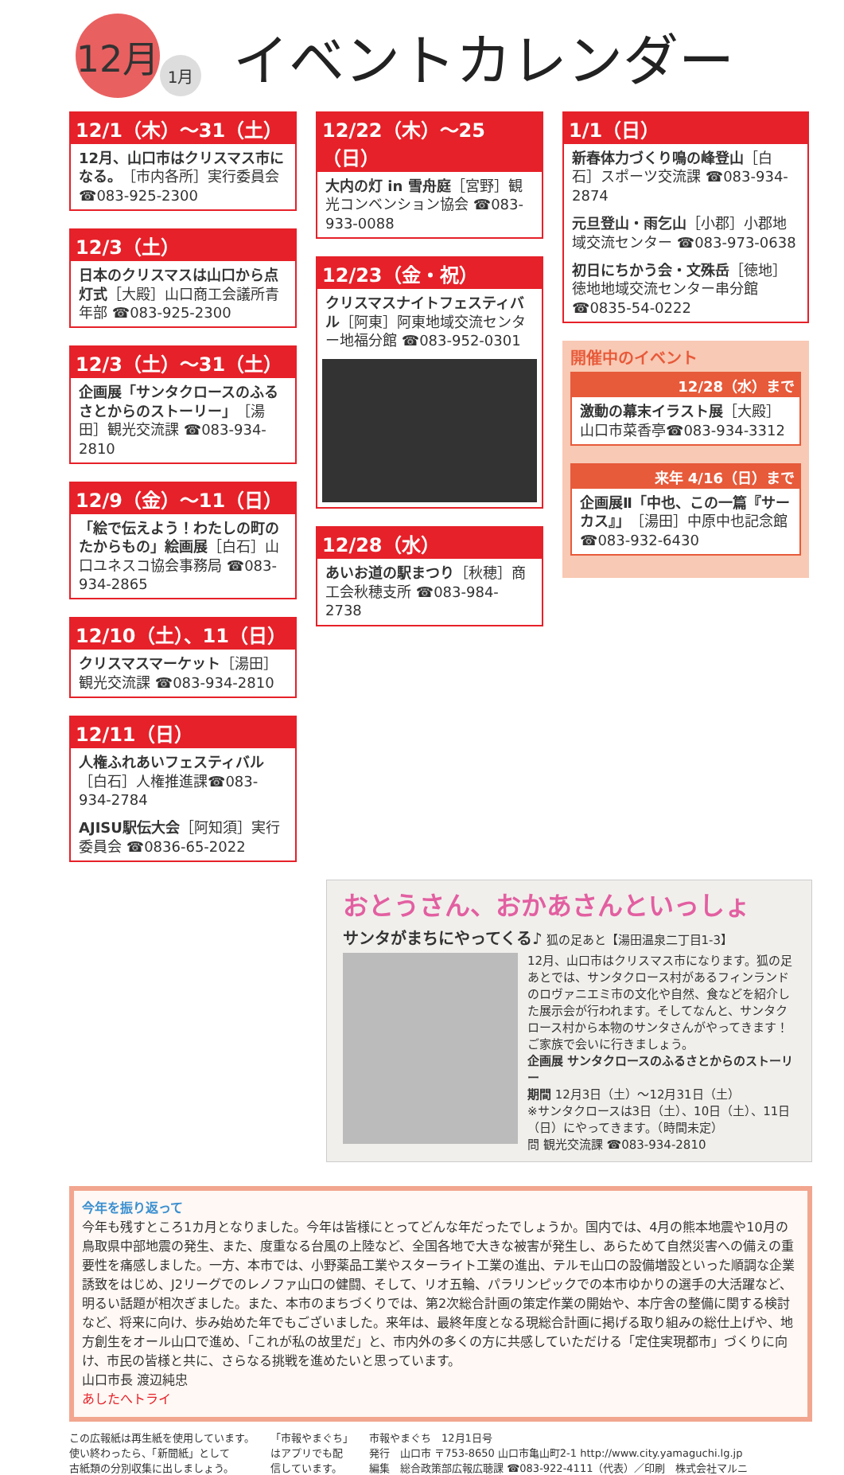12月
1月
イベントカレンダー
12/1（木）～31（土）
12月、山口市はクリスマス市になる。［市内各所］実行委員会 ☎083-925-2300
12/3（土）
日本のクリスマスは山口から点灯式［大殿］山口商工会議所青年部 ☎083-925-2300
12/3（土）～31（土）
企画展「サンタクロースのふるさとからのストーリー」［湯田］観光交流課 ☎083-934-2810
12/9（金）～11（日）
「絵で伝えよう！わたしの町のたからもの」絵画展［白石］山口ユネスコ協会事務局 ☎083-934-2865
12/10（土）、11（日）
クリスマスマーケット［湯田］観光交流課 ☎083-934-2810
12/11（日）
人権ふれあいフェスティバル［白石］人権推進課☎083-934-2784
AJISU駅伝大会［阿知須］実行委員会 ☎0836-65-2022
12/22（木）～25（日）
大内の灯 in 雪舟庭［宮野］観光コンベンション協会 ☎083-933-0088
12/23（金・祝）
クリスマスナイトフェスティバル［阿東］阿東地域交流センター地福分館 ☎083-952-0301
12/28（水）
あいお道の駅まつり［秋穂］商工会秋穂支所 ☎083-984-2738
1/1（日）
新春体力づくり鳴の峰登山［白石］スポーツ交流課 ☎083-934-2874
元旦登山・雨乞山［小郡］小郡地域交流センター ☎083-973-0638
初日にちかう会・文殊岳［徳地］徳地地域交流センター串分館 ☎0835-54-0222
開催中のイベント
12/28（水）まで
激動の幕末イラスト展［大殿］山口市菜香亭☎083-934-3312
来年 4/16（日）まで
企画展Ⅱ「中也、この一篇『サーカス』」［湯田］中原中也記念館☎083-932-6430
おとうさん、おかあさんといっしょ
サンタがまちにやってくる♪ 狐の足あと【湯田温泉二丁目1-3】
12月、山口市はクリスマス市になります。狐の足あとでは、サンタクロース村があるフィンランドのロヴァニエミ市の文化や自然、食などを紹介した展示会が行われます。そしてなんと、サンタクロース村から本物のサンタさんがやってきます！ご家族で会いに行きましょう。
企画展 サンタクロースのふるさとからのストーリー
期間 12月3日（土）～12月31日（土）
※サンタクロースは3日（土）、10日（土）、11日（日）にやってきます。（時間未定）
問 観光交流課 ☎083-934-2810
今年を振り返って
今年も残すところ1カ月となりました。今年は皆様にとってどんな年だったでしょうか。国内では、4月の熊本地震や10月の鳥取県中部地震の発生、また、度重なる台風の上陸など、全国各地で大きな被害が発生し、あらためて自然災害への備えの重要性を痛感しました。一方、本市では、小野薬品工業やスターライト工業の進出、テルモ山口の設備増設といった順調な企業誘致をはじめ、J2リーグでのレノファ山口の健闘、そして、リオ五輪、パラリンピックでの本市ゆかりの選手の大活躍など、明るい話題が相次ぎました。また、本市のまちづくりでは、第2次総合計画の策定作業の開始や、本庁舎の整備に関する検討など、将来に向け、歩み始めた年でもございました。来年は、最終年度となる現総合計画に掲げる取り組みの総仕上げや、地方創生をオール山口で進め、「これが私の故里だ」と、市内外の多くの方に共感していただける「定住実現都市」づくりに向け、市民の皆様と共に、さらなる挑戦を進めたいと思っています。
山口市長 渡辺純忠
あしたへトライ
この広報紙は再生紙を使用しています。
使い終わったら、「新聞紙」として
古紙類の分別収集に出しましょう。
「市報やまぐち」
はアプリでも配
信しています。
市報やまぐち　12月1日号
発行　山口市 〒753-8650 山口市亀山町2-1 http://www.city.yamaguchi.lg.jp
編集　総合政策部広報広聴課 ☎083-922-4111（代表）／印刷　株式会社マルニ